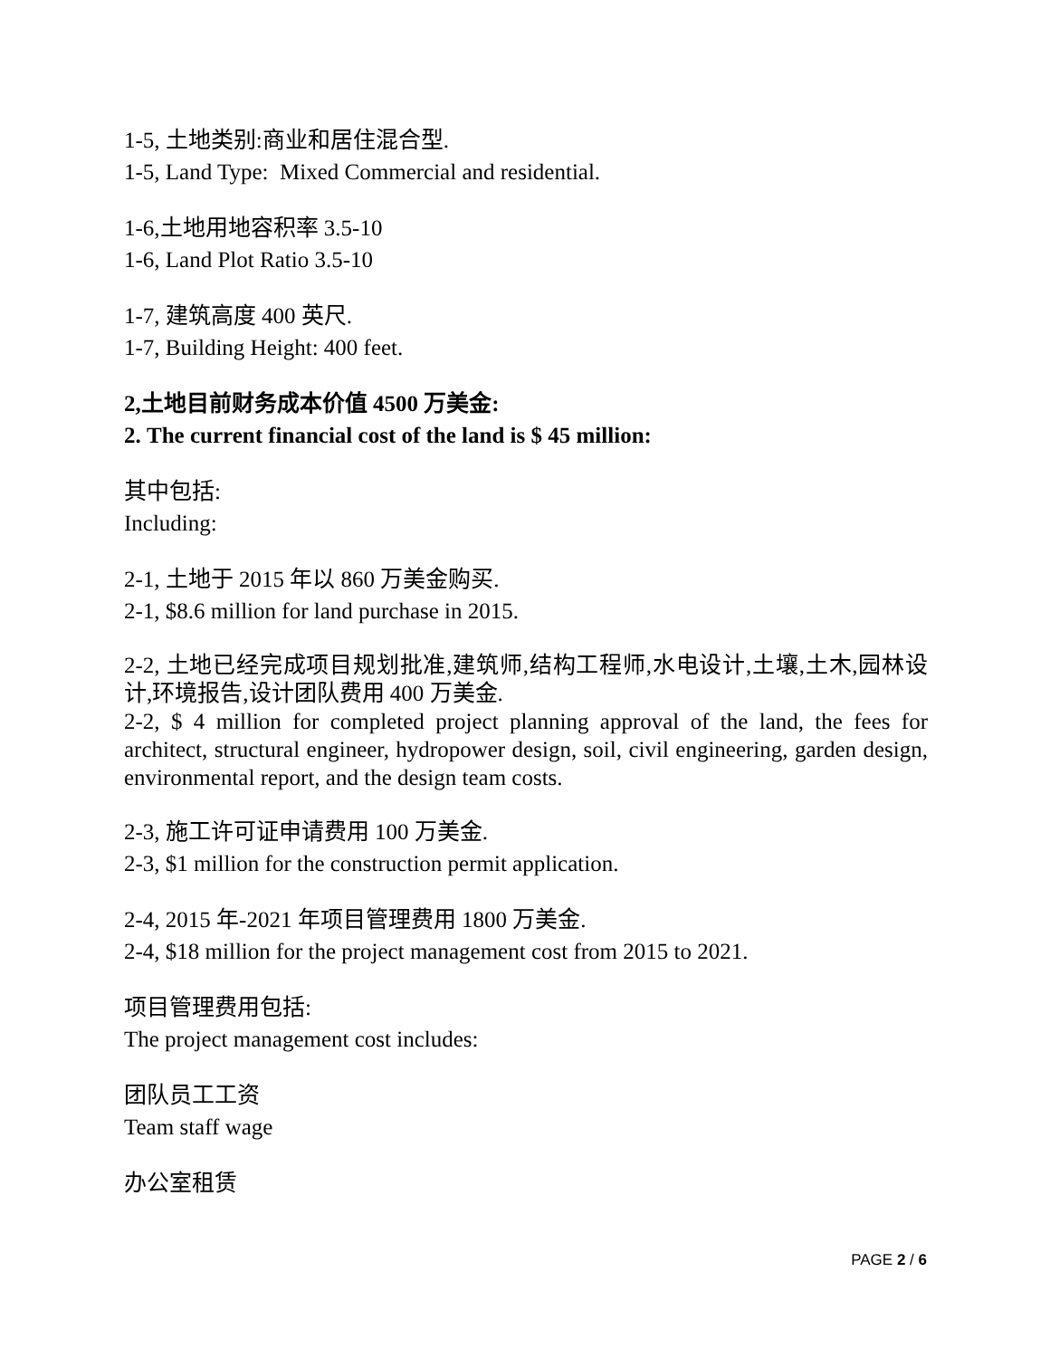1-5, 土地类别:商业和居住混合型.
1-5, Land Type: Mixed Commercial and residential.
1-6,土地用地容积率 3.5-10
1-6, Land Plot Ratio 3.5-10
1-7, 建筑高度 400 英尺.
1-7, Building Height: 400 feet.
2,土地目前财务成本价值 4500 万美金:
2. The current financial cost of the land is $ 45 million:
其中包括:
Including:
2-1, 土地于 2015 年以 860 万美金购买.
2-1, $8.6 million for land purchase in 2015.
2-2, 土地已经完成项目规划批准,建筑师,结构工程师,水电设计,土壤,土木,园林设计,环境报告,设计团队费用 400 万美金.
2-2, $ 4 million for completed project planning approval of the land, the fees for architect, structural engineer, hydropower design, soil, civil engineering, garden design, environmental report, and the design team costs.
2-3, 施工许可证申请费用 100 万美金.
2-3, $1 million for the construction permit application.
2-4, 2015 年-2021 年项目管理费用 1800 万美金.
2-4, $18 million for the project management cost from 2015 to 2021.
项目管理费用包括:
The project management cost includes:
团队员工工资
Team staff wage
办公室租赁
PAGE 2 / 6